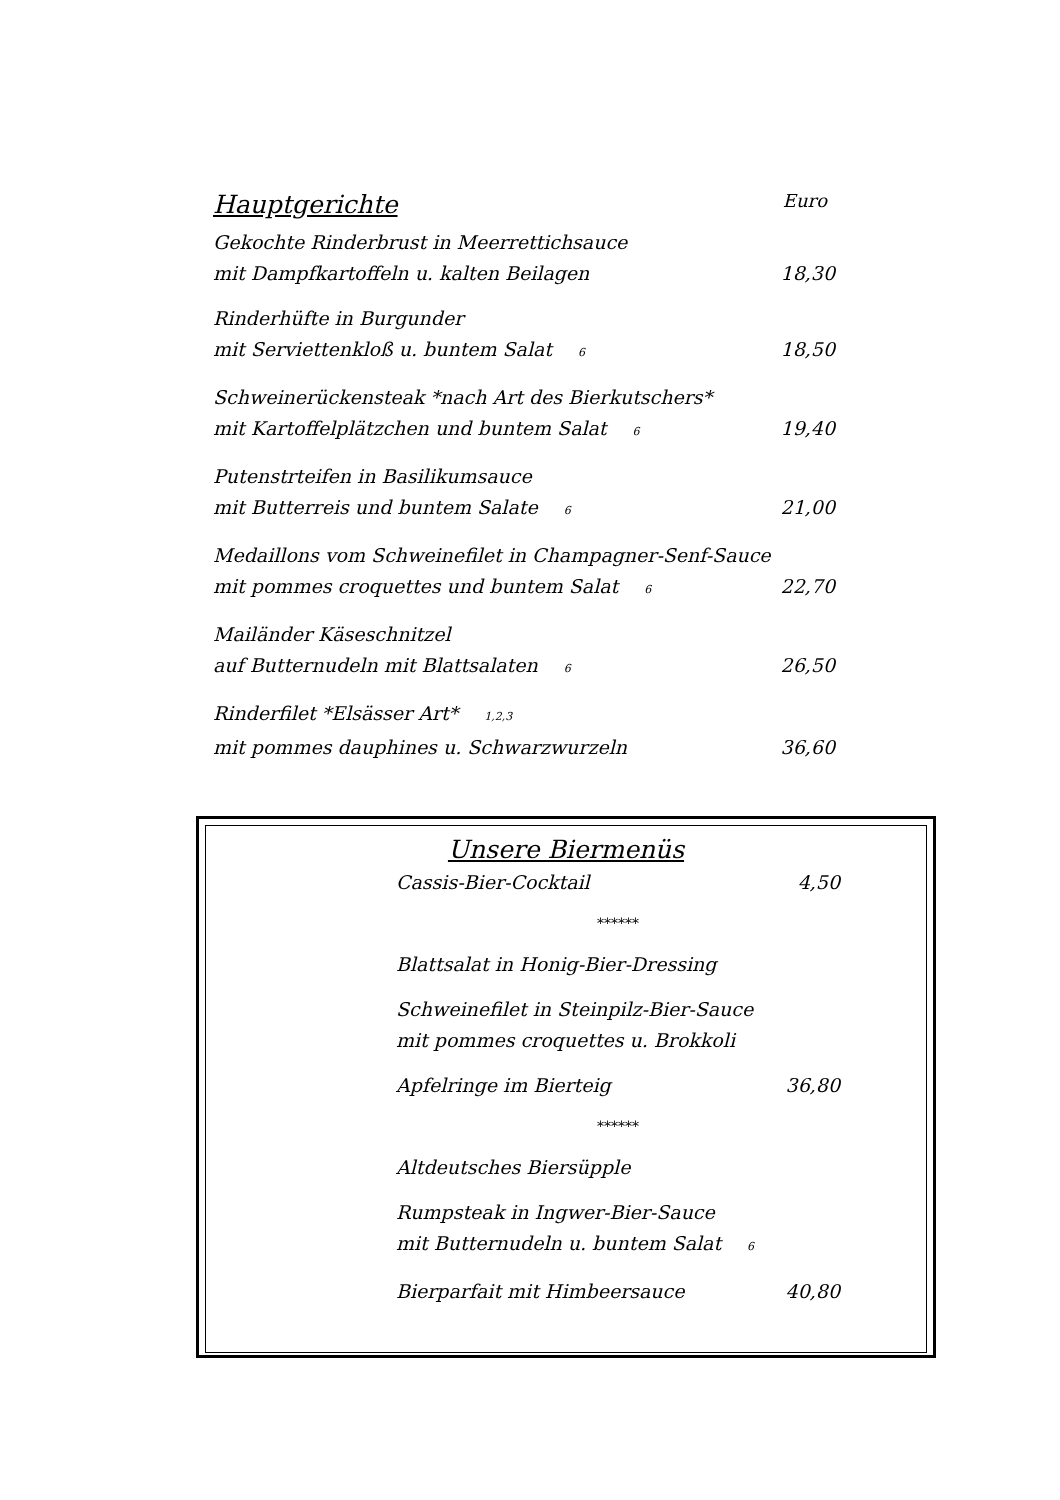Hauptgerichte Euro
Gekochte Rinderbrust in Meerrettichsauce
mit Dampfkartoffeln u. kalten Beilagen 18,30
Rinderhüfte in Burgunder
mit Serviettenkloß u. buntem Salat 6 18,50
Schweinerückensteak *nach Art des Bierkutschers*
mit Kartoffelplätzchen und buntem Salat 6 19,40
Putenstrteifen in Basilikumsauce
mit Butterreis und buntem Salate 6 21,00
Medaillons vom Schweinefilet in Champagner-Senf-Sauce
mit pommes croquettes und buntem Salat 6 22,70
Mailänder Käseschnitzel
auf Butternudeln mit Blattsalaten 6 26,50
Rinderfilet *Elsässer Art* 1,2,3
mit pommes dauphines u. Schwarzwurzeln 36,60
Unsere Biermenüs
Cassis-Bier-Cocktail 4,50
******
Blattsalat in Honig-Bier-Dressing
Schweinefilet in Steinpilz-Bier-Sauce
mit pommes croquettes u. Brokkoli
Apfelringe im Bierteig 36,80
******
Altdeutsches Biersüpple
Rumpsteak in Ingwer-Bier-Sauce
mit Butternudeln u. buntem Salat 6
Bierparfait mit Himbeersauce 40,80